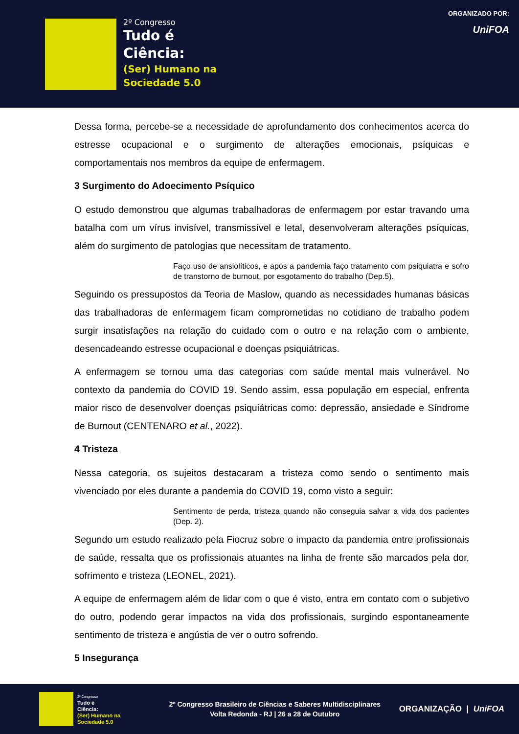2º Congresso
Tudo é
Ciência:
(Ser) Humano na
Sociedade 5.0
ORGANIZADO POR:
UniFOA
Dessa forma, percebe-se a necessidade de aprofundamento dos conhecimentos acerca do estresse ocupacional e o surgimento de alterações emocionais, psíquicas e comportamentais nos membros da equipe de enfermagem.
3 Surgimento do Adoecimento Psíquico
O estudo demonstrou que algumas trabalhadoras de enfermagem por estar travando uma batalha com um vírus invisível, transmissível e letal, desenvolveram alterações psíquicas, além do surgimento de patologias que necessitam de tratamento.
Faço uso de ansiolíticos, e após a pandemia faço tratamento com psiquiatra e sofro de transtorno de burnout, por esgotamento do trabalho (Dep.5).
Seguindo os pressupostos da Teoria de Maslow, quando as necessidades humanas básicas das trabalhadoras de enfermagem ficam comprometidas no cotidiano de trabalho podem surgir insatisfações na relação do cuidado com o outro e na relação com o ambiente, desencadeando estresse ocupacional e doenças psiquiátricas.
A enfermagem se tornou uma das categorias com saúde mental mais vulnerável. No contexto da pandemia do COVID 19. Sendo assim, essa população em especial, enfrenta maior risco de desenvolver doenças psiquiátricas como: depressão, ansiedade e Síndrome de Burnout (CENTENARO et al., 2022).
4 Tristeza
Nessa categoria, os sujeitos destacaram a tristeza como sendo o sentimento mais vivenciado por eles durante a pandemia do COVID 19, como visto a seguir:
Sentimento de perda, tristeza quando não conseguia salvar a vida dos pacientes (Dep. 2).
Segundo um estudo realizado pela Fiocruz sobre o impacto da pandemia entre profissionais de saúde, ressalta que os profissionais atuantes na linha de frente são marcados pela dor, sofrimento e tristeza (LEONEL, 2021).
A equipe de enfermagem além de lidar com o que é visto, entra em contato com o subjetivo do outro, podendo gerar impactos na vida dos profissionais, surgindo espontaneamente sentimento de tristeza e angústia de ver o outro sofrendo.
5 Insegurança
2º Congresso
Tudo é
Ciência:
(Ser) Humano na
Sociedade 5.0
2º Congresso Brasileiro de Ciências e Saberes Multidisciplinares
Volta Redonda - RJ | 26 a 28 de Outubro
ORGANIZAÇÃO | UniFOA